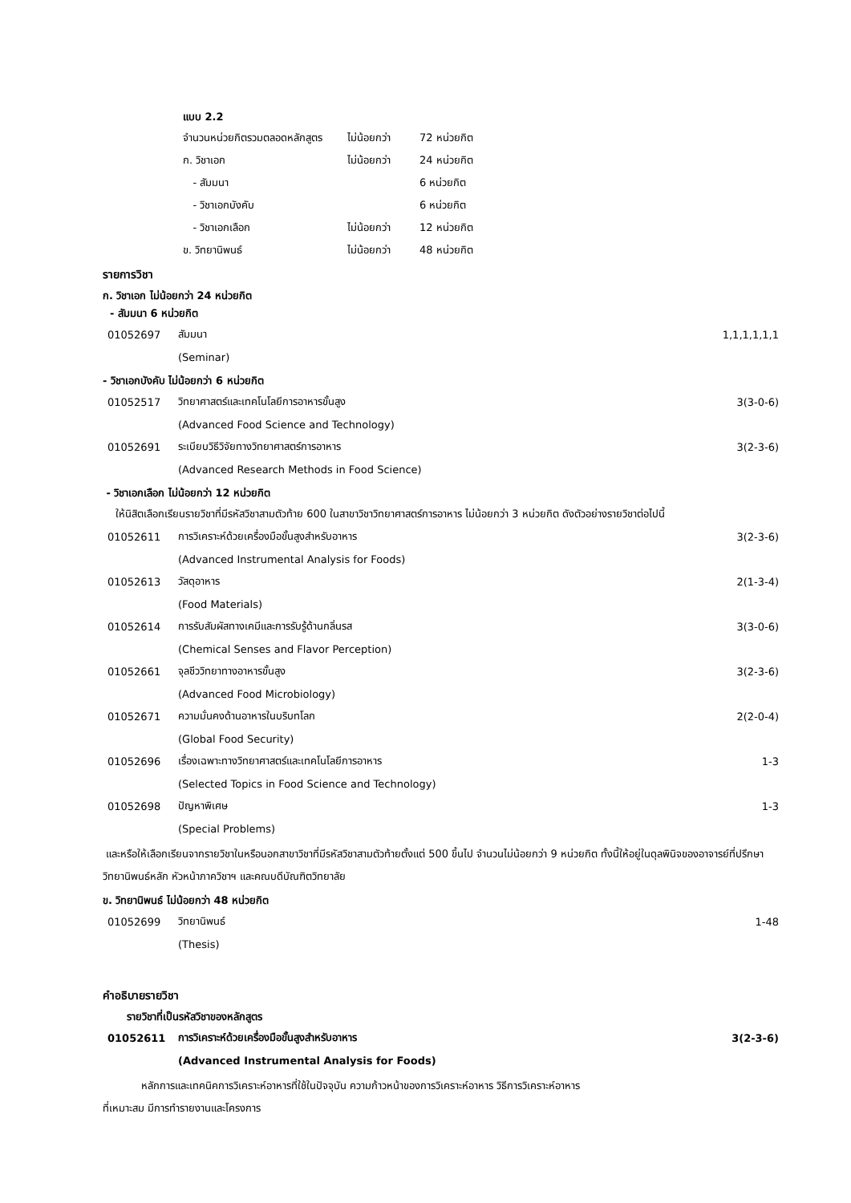แบบ 2.2
| จำนวนหน่วยกิตรวมตลอดหลักสูตร | ไม่น้อยกว่า | 72 หน่วยกิต |
| ก. วิชาเอก | ไม่น้อยกว่า | 24 หน่วยกิต |
| - สัมมนา | | 6 หน่วยกิต |
| - วิชาเอกบังคับ | | 6 หน่วยกิต |
| - วิชาเอกเลือก | ไม่น้อยกว่า | 12 หน่วยกิต |
| ข. วิทยานิพนธ์ | ไม่น้อยกว่า | 48 หน่วยกิต |
รายการวิชา
ก. วิชาเอก ไม่น้อยกว่า 24 หน่วยกิต
- สัมมนา 6 หน่วยกิต
| 01052697 | สัมมนา | 1,1,1,1,1,1 |
| | (Seminar) | |
- วิชาเอกบังคับ ไม่น้อยกว่า 6 หน่วยกิต
| 01052517 | วิทยาศาสตร์และเทคโนโลยีการอาหารขั้นสูง | 3(3-0-6) |
| | (Advanced Food Science and Technology) | |
| 01052691 | ระเบียบวิธีวิจัยทางวิทยาศาสตร์การอาหาร | 3(2-3-6) |
| | (Advanced Research Methods in Food Science) | |
- วิชาเอกเลือก ไม่น้อยกว่า 12 หน่วยกิต
ให้นิสิตเลือกเรียนรายวิชาที่มีรหัสวิชาสามตัวท้าย 600 ในสาขาวิชาวิทยาศาสตร์การอาหาร ไม่น้อยกว่า 3 หน่วยกิต ดังตัวอย่างรายวิชาต่อไปนี้
| 01052611 | การวิเคราะห์ด้วยเครื่องมือขั้นสูงสำหรับอาหาร | 3(2-3-6) |
| | (Advanced Instrumental Analysis for Foods) | |
| 01052613 | วัสดุอาหาร | 2(1-3-4) |
| | (Food Materials) | |
| 01052614 | การรับสัมผัสทางเคมีและการรับรู้ด้านกลิ่นรส | 3(3-0-6) |
| | (Chemical Senses and Flavor Perception) | |
| 01052661 | จุลชีววิทยาทางอาหารขั้นสูง | 3(2-3-6) |
| | (Advanced Food Microbiology) | |
| 01052671 | ความมั่นคงด้านอาหารในบริบทโลก | 2(2-0-4) |
| | (Global Food Security) | |
| 01052696 | เรื่องเฉพาะทางวิทยาศาสตร์และเทคโนโลยีการอาหาร | 1-3 |
| | (Selected Topics in Food Science and Technology) | |
| 01052698 | ปัญหาพิเศษ | 1-3 |
| | (Special Problems) | |
และหรือให้เลือกเรียนจากรายวิชาในหรือนอกสาขาวิชาที่มีรหัสวิชาสามตัวท้ายตั้งแต่ 500 ขึ้นไป จำนวนไม่น้อยกว่า 9 หน่วยกิต ทั้งนี้ให้อยู่ในดุลพินิจของอาจารย์ที่ปรึกษาวิทยานิพนธ์หลัก หัวหน้าภาควิชาฯ และคณบดีบัณฑิตวิทยาลัย
ข. วิทยานิพนธ์ ไม่น้อยกว่า 48 หน่วยกิต
| 01052699 | วิทยานิพนธ์ | 1-48 |
| | (Thesis) | |
คำอธิบายรายวิชา
รายวิชาที่เป็นรหัสวิชาของหลักสูตร
| 01052611 | การวิเคราะห์ด้วยเครื่องมือขั้นสูงสำหรับอาหาร | 3(2-3-6) |
| | (Advanced Instrumental Analysis for Foods) | |
หลักการและเทคนิคการวิเคราะห์อาหารที่ใช้ในปัจจุบัน ความก้าวหน้าของการวิเคราะห์อาหาร วิธีการวิเคราะห์อาหาร
ที่เหมาะสม มีการทำรายงานและโครงการ